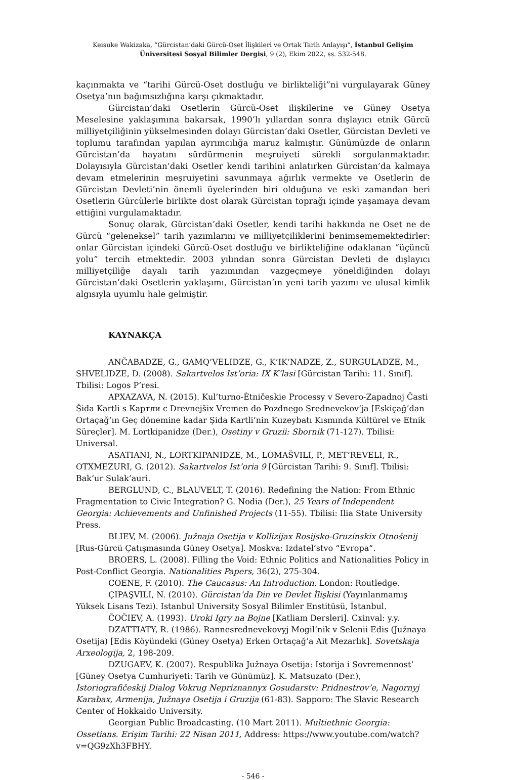Keisuke Wakizaka, “Gürcistan’daki Gürcü-Oset İlişkileri ve Ortak Tarih Anlayışı”, İstanbul Gelişim Üniversitesi Sosyal Bilimler Dergisi, 9 (2), Ekim 2022, ss. 532-548.
kaçınmakta ve “tarihi Gürcü-Oset dostluğu ve birlikteliği”ni vurgulayarak Güney Osetya’nın bağımsızlığına karşı çıkmaktadır.
Gürcistan’daki Osetlerin Gürcü-Oset ilişkilerine ve Güney Osetya Meselesine yaklaşımına bakarsak, 1990’lı yıllardan sonra dışlayıcı etnik Gürcü milliyetçiliğinin yükselmesinden dolayı Gürcistan’daki Osetler, Gürcistan Devleti ve toplumu tarafından yapılan ayrımcılığa maruz kalmıştır. Günümüzde de onların Gürcistan’da hayatını sürdürmenin meşruiyeti sürekli sorgulanmaktadır. Dolayısıyla Gürcistan’daki Osetler kendi tarihini anlatırken Gürcistan’da kalmaya devam etmelerinin meşruiyetini savunmaya ağırlık vermekte ve Osetlerin de Gürcistan Devleti’nin önemli üyelerinden biri olduğuna ve eski zamandan beri Osetlerin Gürcülerle birlikte dost olarak Gürcistan toprağı içinde yaşamaya devam ettiğini vurgulamaktadır.
Sonuç olarak, Gürcistan’daki Osetler, kendi tarihi hakkında ne Oset ne de Gürcü “geleneksel” tarih yazımlarını ve milliyetçiliklerini benimsememektedirler: onlar Gürcistan içindeki Gürcü-Oset dostluğu ve birlikteliğine odaklanan “üçüncü yolu” tercih etmektedir. 2003 yılından sonra Gürcistan Devleti de dışlayıcı milliyetçiliğe dayalı tarih yazımından vazgeçmeye yöneldiğinden dolayı Gürcistan’daki Osetlerin yaklaşımı, Gürcistan’ın yeni tarih yazımı ve ulusal kimlik algısıyla uyumlu hale gelmiştir.
KAYNAKÇA
ANČABADZE, G., GAMQ’VELIDZE, G., K’IK’NADZE, Z., SURGULADZE, M., SHVELIDZE, D. (2008). Sakartvelos Ist’oria: IX K’lasi [Gürcistan Tarihi: 11. Sınıf]. Tbilisi: Logos P’resi.
APXAZAVA, N. (2015). Kul’turno-Ètničeskie Processy v Severo-Zapadnoj Časti Šida Kartli s Картли с Drevnejšix Vremen do Pozdnego Srednevekov’ja [Eskiçağ’dan Ortaçağ’ın Geç dönemine kadar Şida Kartli’nin Kuzeybatı Kısmında Kültürel ve Etnik Süreçler]. M. Lortkipanidze (Der.), Osetiny v Gruzii: Sbornik (71-127). Tbilisi: Universal.
ASATIANI, N., LORTKIPANIDZE, M., LOMAŠVILI, P., MET’REVELI, R., OTXMEZURI, G. (2012). Sakartvelos Ist’oria 9 [Gürcistan Tarihi: 9. Sınıf]. Tbilisi: Bak’ur Sulak’auri.
BERGLUND, C., BLAUVELT, T. (2016). Redefining the Nation: From Ethnic Fragmentation to Civic Integration? G. Nodia (Der.), 25 Years of Independent Georgia: Achievements and Unfinished Projects (11-55). Tbilisi: Ilia State University Press.
BLIEV, M. (2006). Južnaja Osetija v Kollizijax Rosijsko-Gruzinskix Otnošenij [Rus-Gürcü Çatışmasında Güney Osetya]. Moskva: Izdatel’stvo “Evropa”.
BROERS, L. (2008). Filling the Void: Ethnic Politics and Nationalities Policy in Post-Conflict Georgia. Nationalities Papers, 36(2), 275-304.
COENE, F. (2010). The Caucasus: An Introduction. London: Routledge.
ÇIPAŞVILI, N. (2010). Gürcistan’da Din ve Devlet İlişkisi (Yayınlanmamış Yüksek Lisans Tezi). Istanbul University Sosyal Bilimler Enstitüsü, İstanbul.
ČOČIEV, A. (1993). Uroki Igry na Bojne [Katliam Dersleri]. Cxinval: y.y.
DZATTIATY, R. (1986). Rannesrednevekovyj Mogil’nik v Selenii Edis (Južnaya Osetija) [Edis Köyündeki (Güney Osetya) Erken Ortaçağ’a Ait Mezarlık]. Sovetskaja Arxeologija, 2, 198-209.
DZUGAEV, K. (2007). Respublika Južnaya Osetija: Istorija i Sovremennost’ [Güney Osetya Cumhuriyeti: Tarih ve Günümüz]. K. Matsuzato (Der.), Istoriografičeskij Dialog Vokrug Nepriznannyx Gosudarstv: Pridnestrov’e, Nagornyj Karabax, Armenija, Južnaya Osetija i Gruzija (61-83). Sapporo: The Slavic Research Center of Hokkaido University.
Georgian Public Broadcasting. (10 Mart 2011). Multiethnic Georgia: Ossetians. Erişim Tarihi: 22 Nisan 2011, Address: https://www.youtube.com/watch?v=QG9zXh3FBHY.
- 546 -